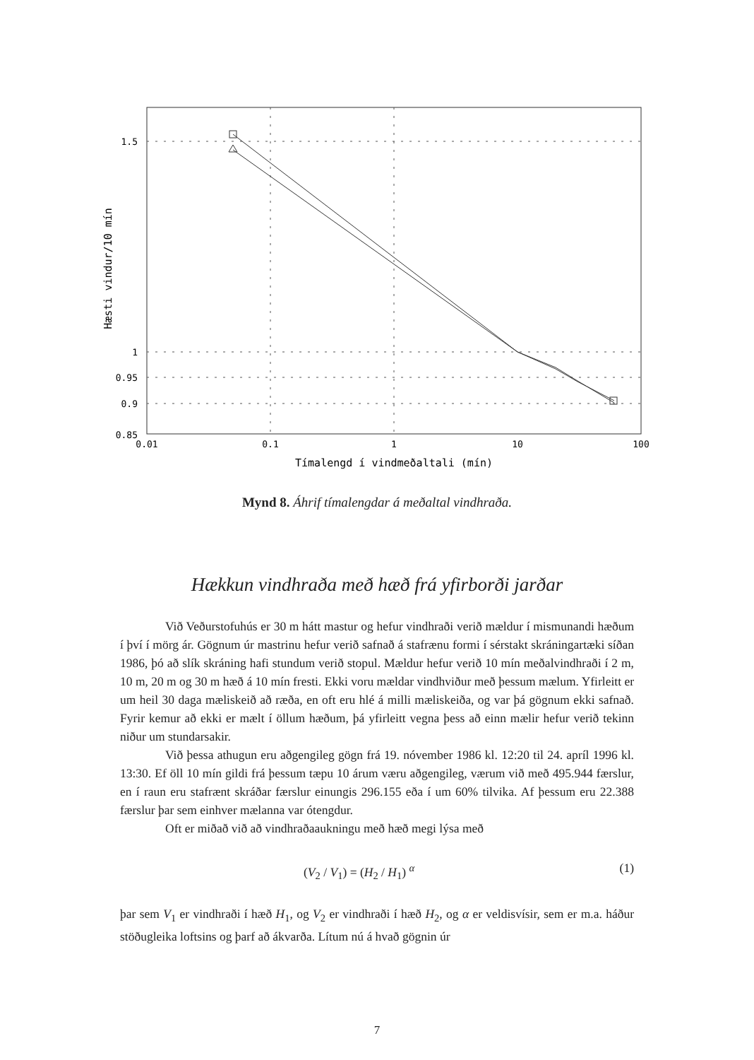1.5
1
0.95
0.9
0.85
0.01
0.1
1
10
100
Tímalengd í vindmeðaltali (mín)
Hæsti vindur/10 mín
Mynd 8. Áhrif tímalengdar á meðaltal vindhraða.
Hækkun vindhraða með hæð frá yfirborði jarðar
Við Veðurstofuhús er 30 m hátt mastur og hefur vindhraði verið mældur í mismunandi hæðum í því í mörg ár. Gögnum úr mastrinu hefur verið safnað á stafrænu formi í sérstakt skráningartæki síðan 1986, þó að slík skráning hafi stundum verið stopul. Mældur hefur verið 10 mín meðalvindhraði í 2 m, 10 m, 20 m og 30 m hæð á 10 mín fresti. Ekki voru mældar vindhviður með þessum mælum. Yfirleitt er um heil 30 daga mæliskeið að ræða, en oft eru hlé á milli mæliskeiða, og var þá gögnum ekki safnað. Fyrir kemur að ekki er mælt í öllum hæðum, þá yfirleitt vegna þess að einn mælir hefur verið tekinn niður um stundarsakir.
Við þessa athugun eru aðgengileg gögn frá 19. nóvember 1986 kl. 12:20 til 24. apríl 1996 kl. 13:30. Ef öll 10 mín gildi frá þessum tæpu 10 árum væru aðgengileg, værum við með 495.944 færslur, en í raun eru stafrænt skráðar færslur einungis 296.155 eða í um 60% tilvika. Af þessum eru 22.388 færslur þar sem einhver mælanna var ótengdur.
Oft er miðað við að vindhraðaaukningu með hæð megi lýsa með
(V<sub>2</sub> / V<sub>1</sub>) = (H<sub>2</sub> / H<sub>1</sub>) <sup>α</sup> (1)
þar sem V<sub>1</sub> er vindhraði í hæð H<sub>1</sub>, og V<sub>2</sub> er vindhraði í hæð H<sub>2</sub>, og α er veldisvísir, sem er m.a. háður stöðugleika loftsins og þarf að ákvarða. Lítum nú á hvað gögnin úr
7